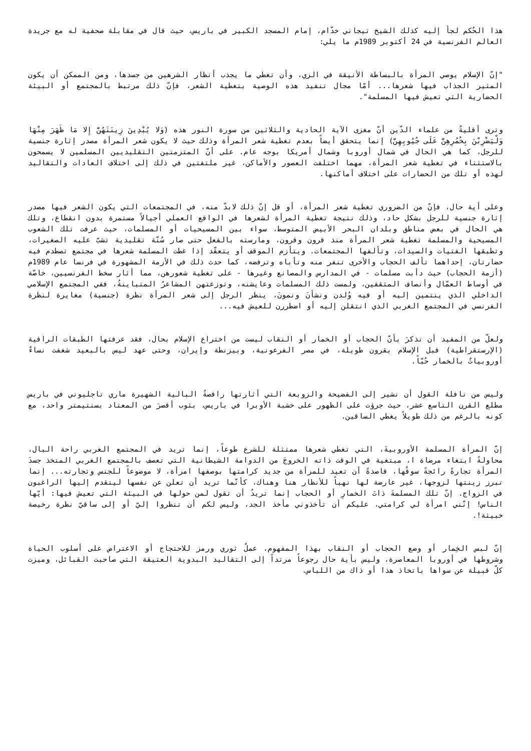هذا الحُكم لجأ إليه كذلك الشيخ تيجاني خدّام، إمام المسجد الكبير في باريس، حيث قال في مقابلة صحفية له مع جريدة العالم الفرنسية في 24 أكتوبر 1989م ما يلي:
"إنّ الإسلام يوصي المرأة بالبساطة الأنيقة في الزي، وأن تغطي ما يجذب أنظار الشرهين من جسدها، ومن الممكن أن يكون المثير الجذاب فيها شعرها... أمّا مجال تنفيذ هذه الوصية بتغطية الشعر، فإنّ ذلك مرتبط بالمجتمع أو البيئة الحضارية التي تعيش فيها المسلمة".
وترى أقليةٌ من علماء الدّين أنّ مغزى الآية الحادية والثلاثين من سورة النور هذه (وَلا يُبْدِينَ زِينَتَهُنَّ إِلا مَا ظَهَرَ مِنْهَا وَلْيَضْرِبْنَ بِخُمُرِهِنَّ عَلَى جُيُوبِهِنَّ) إنما يتحقق أيضاً بعدم تغطية شعر المرأة وذلك حيث لا يكون شعر المرأة مصدر إثارة جنسية للرجل، كما هي الحال في شمال أوروبا وشمال أمريكا بوجه عام. على أنّ المتزمتين التقليديين المسلمين لا يسمحون بالاستثناء في تغطية شعر المرأة، مهما اختلفت العصور والأماكن، غير ملتفتين في ذلك إلى اختلاف العادات والتقاليد لهذه أو تلك من الحضارات على اختلاف أماكنها.
وعلى أية حال، فإنّ من الضروري تغطية شعر المرأة، أو قل إنّ ذلك لابدّ منه، في المجتمعات التي يكون الشعر فيها مصدر إثارة جنسية للرجل بشكل حاد، وذلك نتيجة تغطية المرأة لشعرها في الواقع العملي أجيالاً مستمرة بدون انقطاع، وتلك هي الحال في بعض مناطق وبلدان البحر الأبيض المتوسط، سواء بين المسيحيات أو المسلمات، حيث عرفت تلك الشعوب المسيحية والمسلمة تغطية شعر المرأة منذ قرون وقرون، ومارسته بالفعل حتى صار سُنّة تقليدية تشبّ عليه الصغيرات، وتطبقها الفتيات والسيدات، وتألفها المجتمعات. ويتأزم الموقف أو يتعقّد إذا غطت المسلمة شعرها في مجتمع تصطدم فيه حضارتان، إحداهما تألف الحجاب والأخرى تنفر منه وتأباه وترفضه، كما حدث ذلك في الأزمة المشهورة في فرنسا عام 1989م (أزمة الحجاب) حيث دأبت مسلمات - في المدارس والمصانع وغيرها - على تغطية شعورهن، مما أثار سخط الفرنسيين، خاصّة في أوساط العمّال وأنصاف المثقفين، ولمست ذلك المسلمات وعايشنه، وتوزعتهن المشاعرُ المتباينةُ، ففي المجتمع الإسلامي الداخلي الذي ينتمين إليه أو فيه وُلدن ونشأنَ ونمونَ، ينظر الرجل إلى شعر المرأة نظرة (جنسية) مغايرة لنظرة الفرنسي في المجتمع الغربي الذي انتقلن إليه أو اضطررن للعيش فيه...
ولعلّ من المفيد أن نذكرَ بأنّ الحجاب أو الخمار أو النقاب ليست من اختراع الإسلام بحال، فقد عرفتها الطبقات الراقية (الإرستقراطية) قبل الإسلام بقرون طويلة، في مصر الفرعونية، وبيزنطة وإيران، وحتى عهد ليس بالبعيد شغفت نساءٌ أوروبياتٌ بالخمار حُبّاً.
وليس من نافلة القول أن نشير إلى الفضيحة والزوبعة التي أثارتها راقصةُ البالية الشهيرة ماري تاجليوني في باريس مطلع القرن التاسع عشر، حيث جرؤت على الظهور على خشبة الأوبرا في باريس، بثوب أقصرَ من المعتاد بسنتيمتر واحد، مع كونه بالرغم من ذلك طويلاً يغطي الساقين.
إنّ المرأة المسلمة الأوروبيةَ، التي تغطي شعرها ممتثلة للشرع طوعاً، إنما تريد في المجتمع الغربي راحة البال، محاولةً ابتغاء مرضاة ا، مبتغية في الوقت ذاته الخروجَ من الدوامة الشيطانية التي تعصف بالمجتمع الغربي المتخذ جسدَ المرأة تجارةً رائجةً سوقُها، قاصدةً أن تعيد للمرأة من جديد كرامتها بوصفها امرأة، لا موضوعاً للجنس وتجارته... إنما تبرز زينتها لزوجها، غير عارضة لها نهباً للأنظار هنا وهناك، كأنّما تريد أن تعلن عن نفسها ليتقدم إليها الراغبون في الزواج. إنّ تلك المسلمةَ ذاتَ الخمارِ أو الحجاب إنما تريدُ أن تقول لمن حولها في البيئة التي تعيش فيها: أيّها الناس! إنّني امرأة لي كرامتي، عليكم أن تأخذوني مأخذ الجد، وليس لكم أن تنظروا إليّ أو إلى ساقيّ نظرة رخيصة خبيثة!.
إنّ لبس الخِمار أو وضع الحجاب أو النقاب بهذا المفهوم، عملٌ ثوري ورمز للاحتجاج أو الاعتراض على أسلوب الحياة وشروطها في أوروبا المعاصرة، وليس بأية حال رجوعاً مرتداً إلى التقاليد البدوية العتيقة التي صاحبت القبائل، وميزت كلّ قبيلة عن سواها باتخاذ هذا أو ذاك من اللباس.